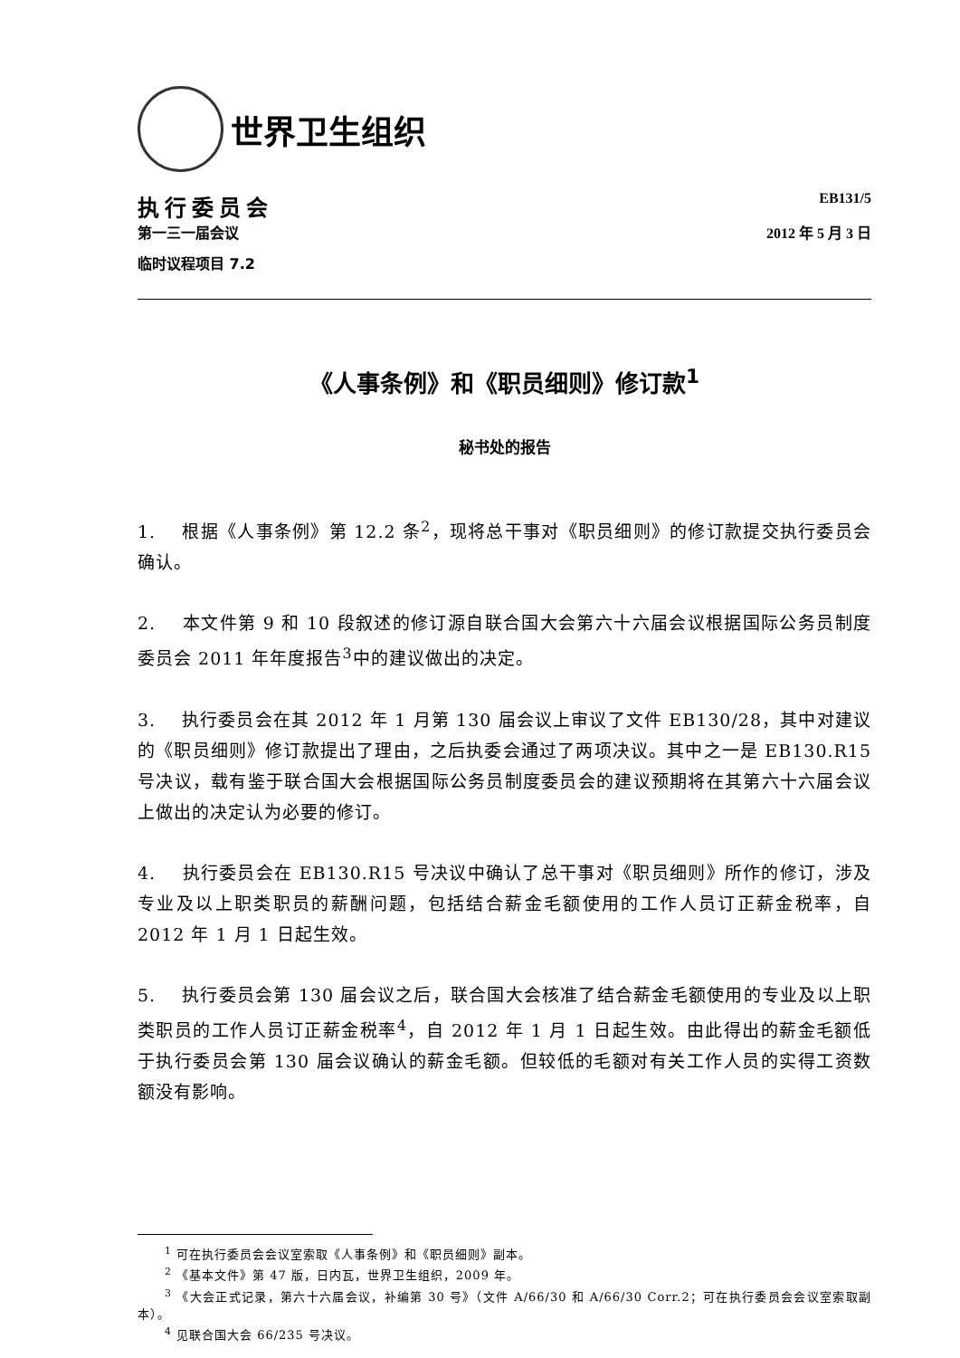世界卫生组织
执行委员会
第一三一届会议
临时议程项目 7.2
EB131/5
2012 年 5 月 3 日
《人事条例》和《职员细则》修订款<sup>1</sup>
秘书处的报告
1. 根据《人事条例》第 12.2 条<sup>2</sup>，现将总干事对《职员细则》的修订款提交执行委员会确认。
2. 本文件第 9 和 10 段叙述的修订源自联合国大会第六十六届会议根据国际公务员制度委员会 2011 年年度报告<sup>3</sup>中的建议做出的决定。
3. 执行委员会在其 2012 年 1 月第 130 届会议上审议了文件 EB130/28，其中对建议的《职员细则》修订款提出了理由，之后执委会通过了两项决议。其中之一是 EB130.R15 号决议，载有鉴于联合国大会根据国际公务员制度委员会的建议预期将在其第六十六届会议上做出的决定认为必要的修订。
4. 执行委员会在 EB130.R15 号决议中确认了总干事对《职员细则》所作的修订，涉及专业及以上职类职员的薪酬问题，包括结合薪金毛额使用的工作人员订正薪金税率，自 2012 年 1 月 1 日起生效。
5. 执行委员会第 130 届会议之后，联合国大会核准了结合薪金毛额使用的专业及以上职类职员的工作人员订正薪金税率<sup>4</sup>，自 2012 年 1 月 1 日起生效。由此得出的薪金毛额低于执行委员会第 130 届会议确认的薪金毛额。但较低的毛额对有关工作人员的实得工资数额没有影响。
<sup>1</sup> 可在执行委员会会议室索取《人事条例》和《职员细则》副本。
<sup>2</sup> 《基本文件》第 47 版，日内瓦，世界卫生组织，2009 年。
<sup>3</sup> 《大会正式记录，第六十六届会议，补编第 30 号》（文件 A/66/30 和 A/66/30 Corr.2；可在执行委员会会议室索取副本）。
<sup>4</sup> 见联合国大会 66/235 号决议。